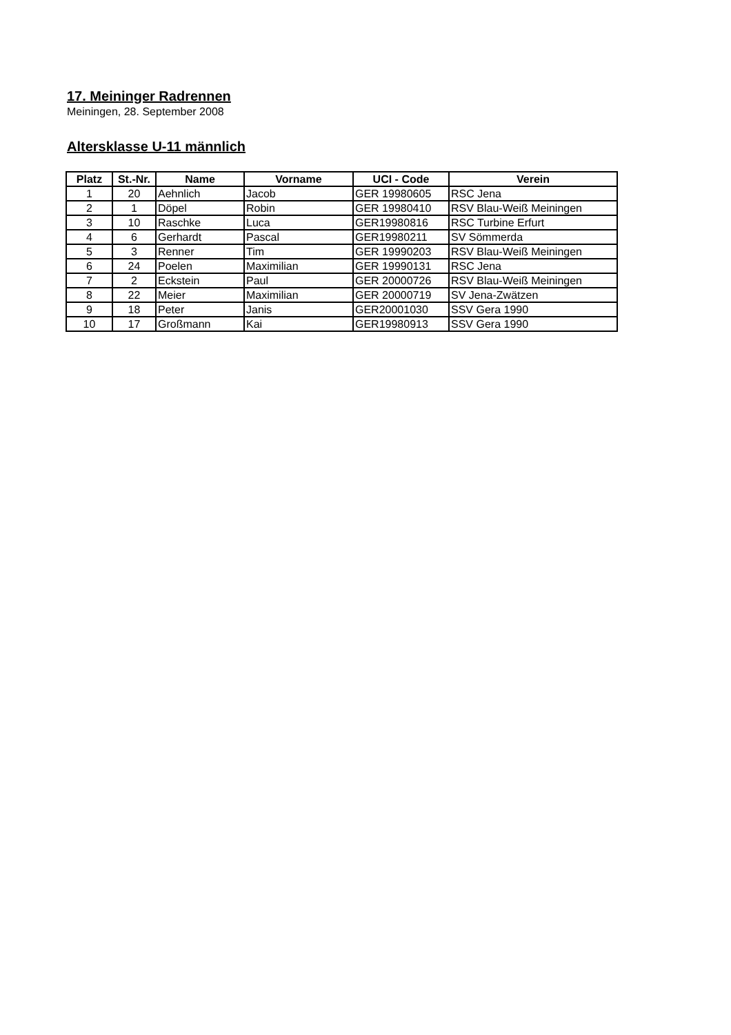17. Meininger Radrennen
Meiningen, 28. September 2008
Altersklasse U-11 männlich
| Platz | St.-Nr. | Name | Vorname | UCI - Code | Verein |
| --- | --- | --- | --- | --- | --- |
| 1 | 20 | Aehnlich | Jacob | GER 19980605 | RSC Jena |
| 2 | 1 | Döpel | Robin | GER 19980410 | RSV Blau-Weiß Meiningen |
| 3 | 10 | Raschke | Luca | GER19980816 | RSC Turbine Erfurt |
| 4 | 6 | Gerhardt | Pascal | GER19980211 | SV Sömmerda |
| 5 | 3 | Renner | Tim | GER 19990203 | RSV Blau-Weiß Meiningen |
| 6 | 24 | Poelen | Maximilian | GER 19990131 | RSC Jena |
| 7 | 2 | Eckstein | Paul | GER 20000726 | RSV Blau-Weiß Meiningen |
| 8 | 22 | Meier | Maximilian | GER 20000719 | SV Jena-Zwätzen |
| 9 | 18 | Peter | Janis | GER20001030 | SSV Gera 1990 |
| 10 | 17 | Großmann | Kai | GER19980913 | SSV Gera 1990 |